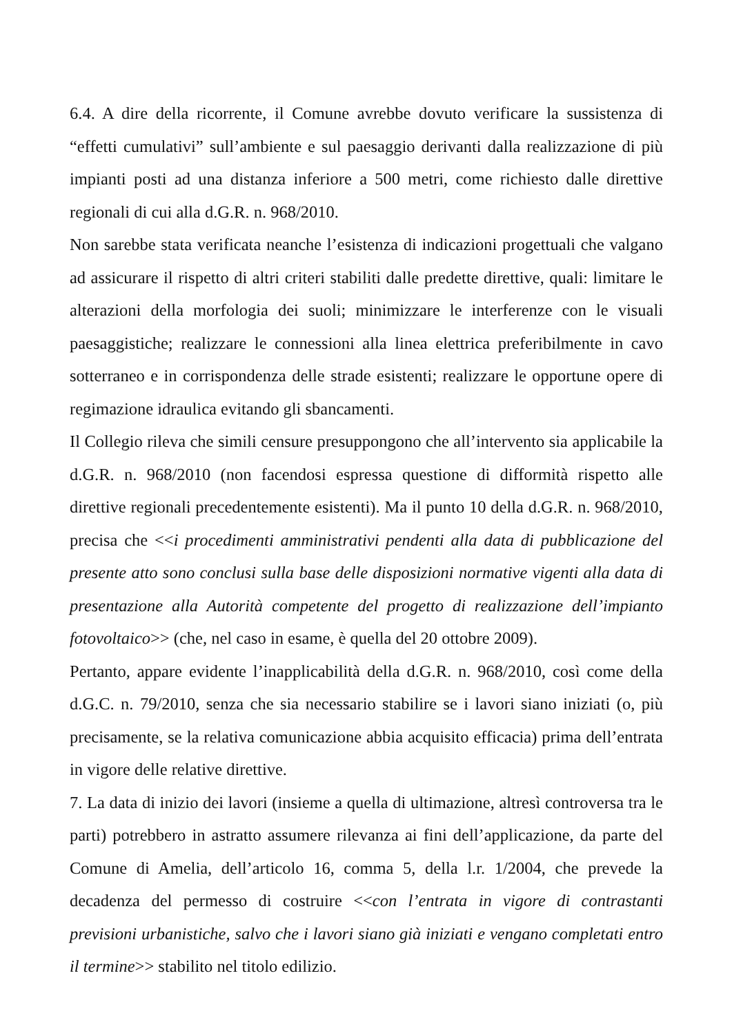6.4. A dire della ricorrente, il Comune avrebbe dovuto verificare la sussistenza di “effetti cumulativi” sull’ambiente e sul paesaggio derivanti dalla realizzazione di più impianti posti ad una distanza inferiore a 500 metri, come richiesto dalle direttive regionali di cui alla d.G.R. n. 968/2010.
Non sarebbe stata verificata neanche l’esistenza di indicazioni progettuali che valgano ad assicurare il rispetto di altri criteri stabiliti dalle predette direttive, quali: limitare le alterazioni della morfologia dei suoli; minimizzare le interferenze con le visuali paesaggistiche; realizzare le connessioni alla linea elettrica preferibilmente in cavo sotterraneo e in corrispondenza delle strade esistenti; realizzare le opportune opere di regimazione idraulica evitando gli sbancamenti.
Il Collegio rileva che simili censure presuppongono che all’intervento sia applicabile la d.G.R. n. 968/2010 (non facendosi espressa questione di difformità rispetto alle direttive regionali precedentemente esistenti). Ma il punto 10 della d.G.R. n. 968/2010, precisa che <<i procedimenti amministrativi pendenti alla data di pubblicazione del presente atto sono conclusi sulla base delle disposizioni normative vigenti alla data di presentazione alla Autorità competente del progetto di realizzazione dell’impianto fotovoltaico>> (che, nel caso in esame, è quella del 20 ottobre 2009).
Pertanto, appare evidente l’inapplicabilità della d.G.R. n. 968/2010, così come della d.G.C. n. 79/2010, senza che sia necessario stabilire se i lavori siano iniziati (o, più precisamente, se la relativa comunicazione abbia acquisito efficacia) prima dell’entrata in vigore delle relative direttive.
7. La data di inizio dei lavori (insieme a quella di ultimazione, altresì controversa tra le parti) potrebbero in astratto assumere rilevanza ai fini dell’applicazione, da parte del Comune di Amelia, dell’articolo 16, comma 5, della l.r. 1/2004, che prevede la decadenza del permesso di costruire <<con l’entrata in vigore di contrastanti previsioni urbanistiche, salvo che i lavori siano già iniziati e vengano completati entro il termine>> stabilito nel titolo edilizio.